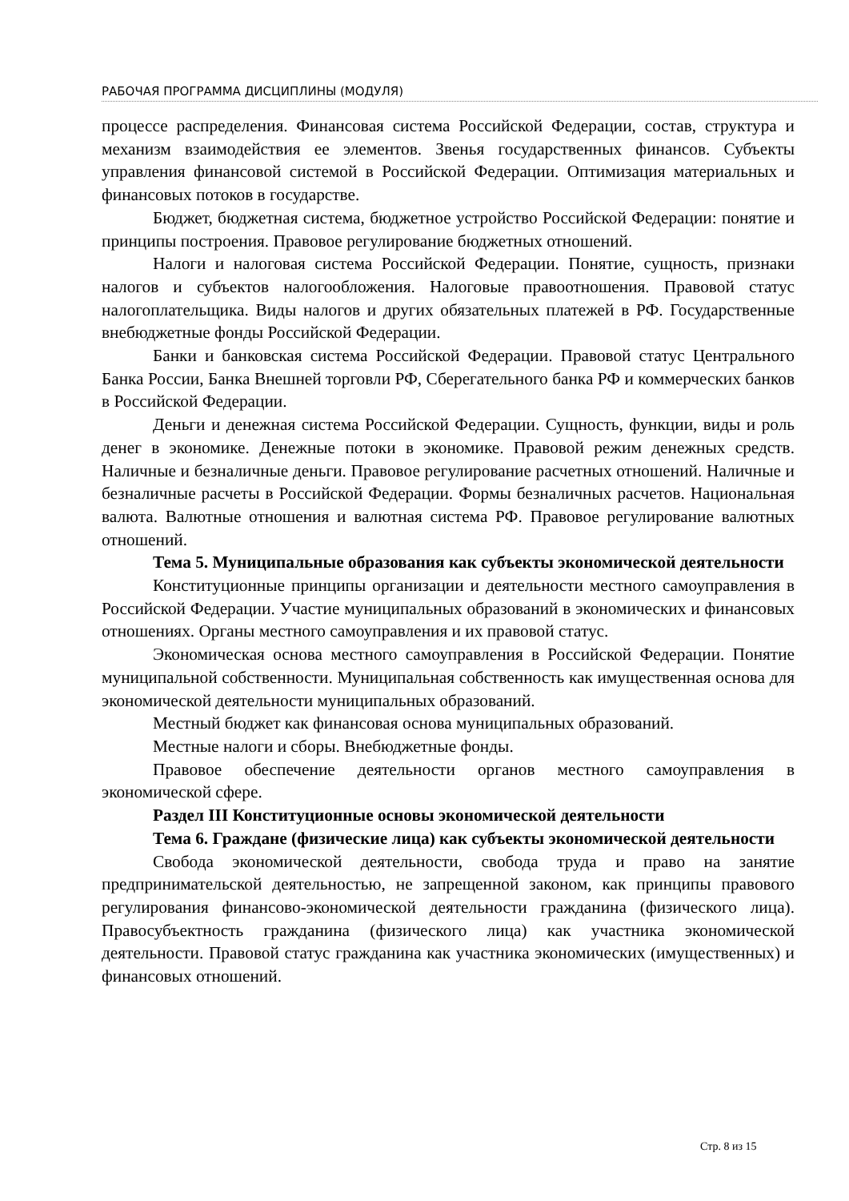РАБОЧАЯ ПРОГРАММА ДИСЦИПЛИНЫ (МОДУЛЯ)
процессе распределения. Финансовая система Российской Федерации, состав, структура и механизм взаимодействия ее элементов. Звенья государственных финансов. Субъекты управления финансовой системой в Российской Федерации. Оптимизация материальных и финансовых потоков в государстве.
Бюджет, бюджетная система, бюджетное устройство Российской Федерации: понятие и принципы построения. Правовое регулирование бюджетных отношений.
Налоги и налоговая система Российской Федерации. Понятие, сущность, признаки налогов и субъектов налогообложения. Налоговые правоотношения. Правовой статус налогоплательщика. Виды налогов и других обязательных платежей в РФ. Государственные внебюджетные фонды Российской Федерации.
Банки и банковская система Российской Федерации. Правовой статус Центрального Банка России, Банка Внешней торговли РФ, Сберегательного банка РФ и коммерческих банков в Российской Федерации.
Деньги и денежная система Российской Федерации. Сущность, функции, виды и роль денег в экономике. Денежные потоки в экономике. Правовой режим денежных средств. Наличные и безналичные деньги. Правовое регулирование расчетных отношений. Наличные и безналичные расчеты в Российской Федерации. Формы безналичных расчетов. Национальная валюта. Валютные отношения и валютная система РФ. Правовое регулирование валютных отношений.
Тема 5. Муниципальные образования как субъекты экономической деятельности
Конституционные принципы организации и деятельности местного самоуправления в Российской Федерации. Участие муниципальных образований в экономических и финансовых отношениях. Органы местного самоуправления и их правовой статус.
Экономическая основа местного самоуправления в Российской Федерации. Понятие муниципальной собственности. Муниципальная собственность как имущественная основа для экономической деятельности муниципальных образований.
Местный бюджет как финансовая основа муниципальных образований.
Местные налоги и сборы. Внебюджетные фонды.
Правовое обеспечение деятельности органов местного самоуправления в экономической сфере.
Раздел III Конституционные основы экономической деятельности
Тема 6. Граждане (физические лица) как субъекты экономической деятельности
Свобода экономической деятельности, свобода труда и право на занятие предпринимательской деятельностью, не запрещенной законом, как принципы правового регулирования финансово-экономической деятельности гражданина (физического лица). Правосубъектность гражданина (физического лица) как участника экономической деятельности. Правовой статус гражданина как участника экономических (имущественных) и финансовых отношений.
Стр. 8 из 15